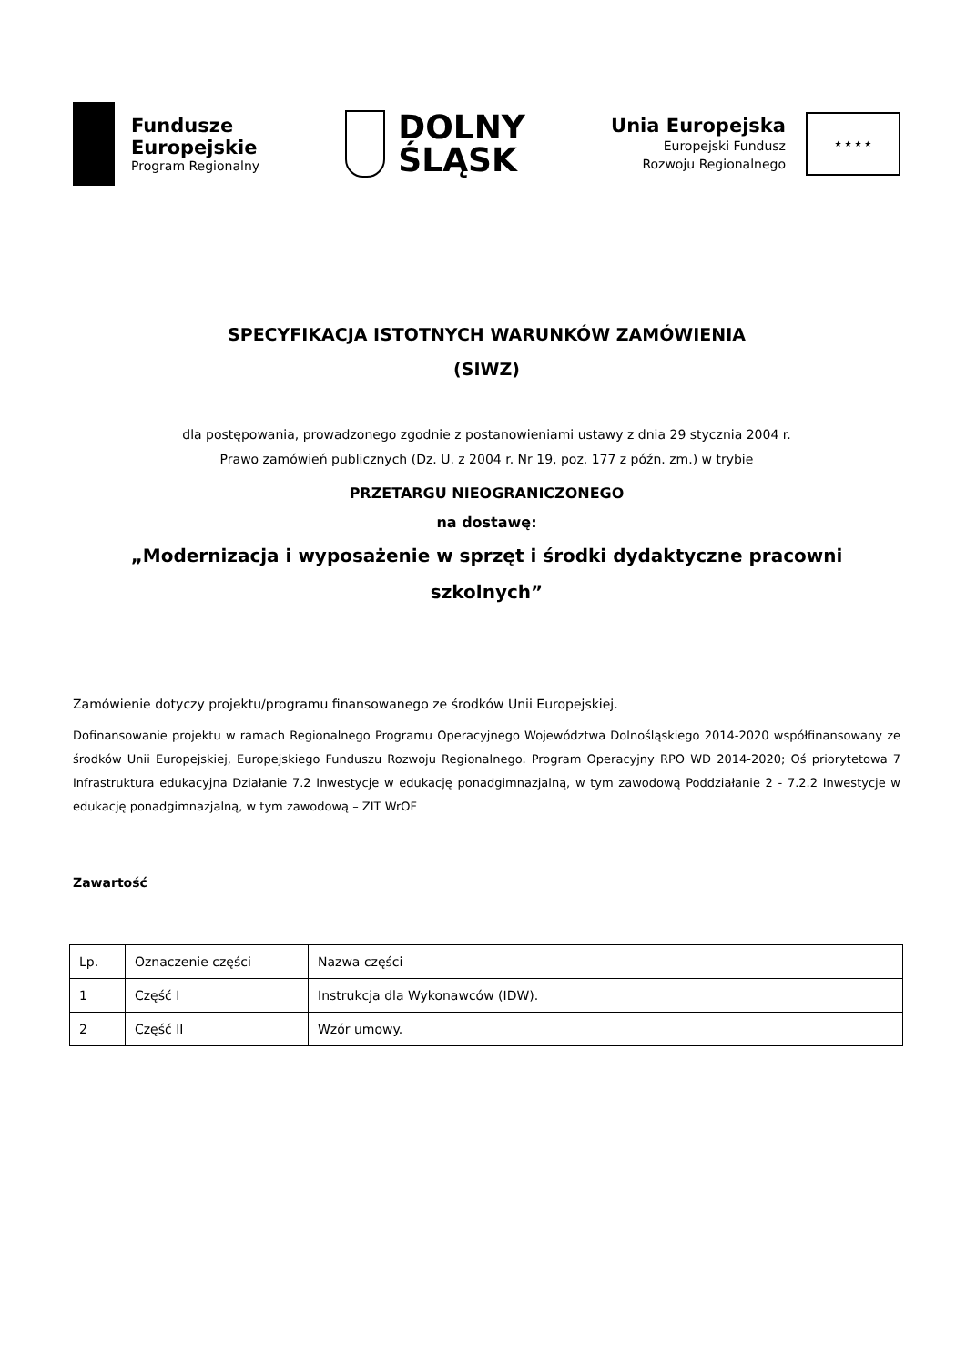Fundusze
Europejskie
Program Regionalny
DOLNY
ŚLĄSK
Unia Europejska
Europejski Fundusz
Rozwoju Regionalnego
★ ★ ★ ★
SPECYFIKACJA ISTOTNYCH WARUNKÓW ZAMÓWIENIA
(SIWZ)
dla postępowania, prowadzonego zgodnie z postanowieniami ustawy z dnia 29 stycznia 2004 r.
Prawo zamówień publicznych (Dz. U. z 2004 r. Nr 19, poz. 177 z późn. zm.) w trybie
PRZETARGU NIEOGRANICZONEGO
na dostawę:
„Modernizacja i wyposażenie w sprzęt i środki dydaktyczne pracowni
szkolnych”
Zamówienie dotyczy projektu/programu finansowanego ze środków Unii Europejskiej.
Dofinansowanie projektu w ramach Regionalnego Programu Operacyjnego Województwa Dolnośląskiego 2014-2020 współfinansowany ze środków Unii Europejskiej, Europejskiego Funduszu Rozwoju Regionalnego. Program Operacyjny RPO WD 2014-2020; Oś priorytetowa 7 Infrastruktura edukacyjna Działanie 7.2 Inwestycje w edukację ponadgimnazjalną, w tym zawodową Poddziałanie 2 - 7.2.2 Inwestycje w edukację ponadgimnazjalną, w tym zawodową – ZIT WrOF
Zawartość
| Lp. | Oznaczenie części | Nazwa części |
| 1 | Część I | Instrukcja dla Wykonawców (IDW). |
| 2 | Część II | Wzór umowy. |